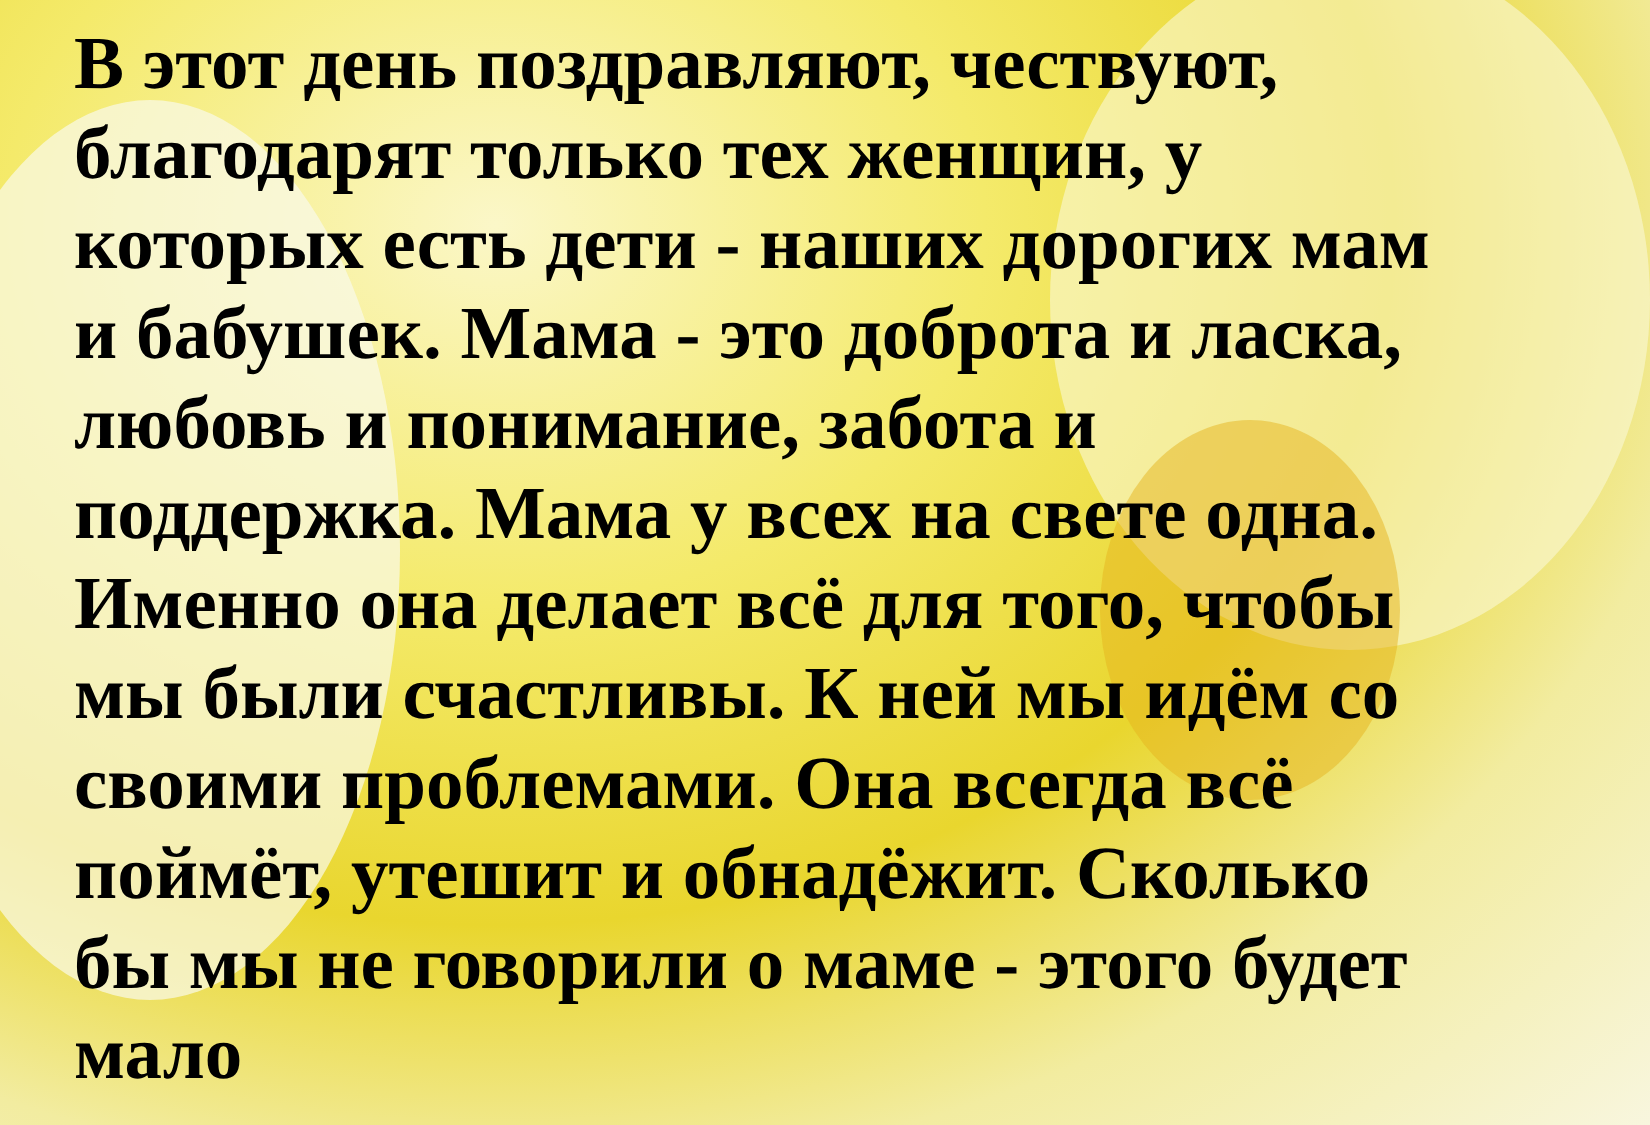В этот день поздравляют, чествуют, благодарят только тех женщин, у которых есть дети - наших дорогих мам и бабушек. Мама - это доброта и ласка, любовь и понимание, забота и поддержка. Мама у всех на свете одна. Именно она делает всё для того, чтобы мы были счастливы. К ней мы идём со своими проблемами. Она всегда всё поймёт, утешит и обнадёжит. Сколько бы мы не говорили о маме - этого будет мало